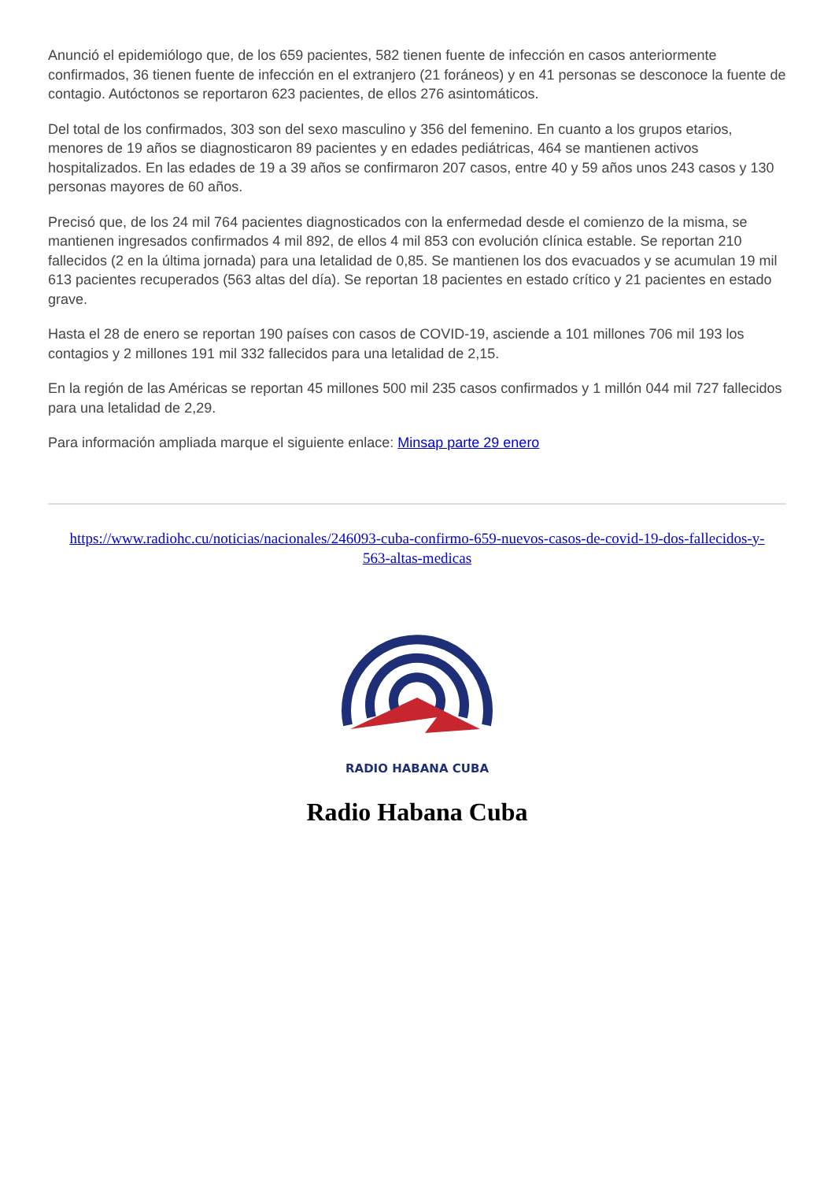Anunció el epidemiólogo que, de los 659 pacientes, 582 tienen fuente de infección en casos anteriormente confirmados, 36 tienen fuente de infección en el extranjero (21 foráneos) y en 41 personas se desconoce la fuente de contagio. Autóctonos se reportaron 623 pacientes, de ellos 276 asintomáticos.
Del total de los confirmados, 303 son del sexo masculino y 356 del femenino. En cuanto a los grupos etarios, menores de 19 años se diagnosticaron 89 pacientes y en edades pediátricas, 464 se mantienen activos hospitalizados. En las edades de 19 a 39 años se confirmaron 207 casos, entre 40 y 59 años unos 243 casos y 130 personas mayores de 60 años.
Precisó que, de los 24 mil 764 pacientes diagnosticados con la enfermedad desde el comienzo de la misma, se mantienen ingresados confirmados 4 mil 892, de ellos 4 mil 853 con evolución clínica estable. Se reportan 210 fallecidos (2 en la última jornada) para una letalidad de 0,85. Se mantienen los dos evacuados y se acumulan 19 mil 613 pacientes recuperados (563 altas del día). Se reportan 18 pacientes en estado crítico y 21 pacientes en estado grave.
Hasta el 28 de enero se reportan 190 países con casos de COVID-19, asciende a 101 millones 706 mil 193 los contagios y 2 millones 191 mil 332 fallecidos para una letalidad de 2,15.
En la región de las Américas se reportan 45 millones 500 mil 235 casos confirmados y 1 millón 044 mil 727 fallecidos para una letalidad de 2,29.
Para información ampliada marque el siguiente enlace: Minsap parte 29 enero
https://www.radiohc.cu/noticias/nacionales/246093-cuba-confirmo-659-nuevos-casos-de-covid-19-dos-fallecidos-y-563-altas-medicas
RADIO HABANA CUBA
Radio Habana Cuba